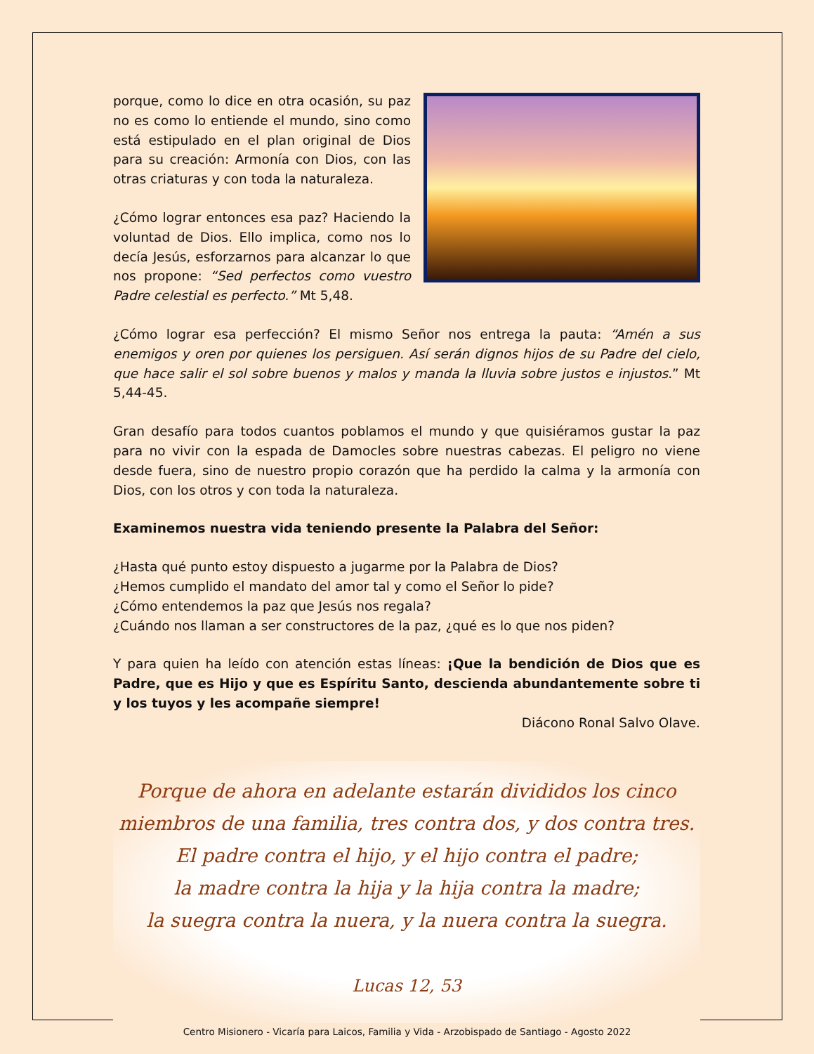porque, como lo dice en otra ocasión, su paz no es como lo entiende el mundo, sino como está estipulado en el plan original de Dios para su creación: Armonía con Dios, con las otras criaturas y con toda la naturaleza.
¿Cómo lograr entonces esa paz? Haciendo la voluntad de Dios. Ello implica, como nos lo decía Jesús, esforzarnos para alcanzar lo que nos propone: “Sed perfectos como vuestro Padre celestial es perfecto.” Mt 5,48.
¿Cómo lograr esa perfección? El mismo Señor nos entrega la pauta: “Amén a sus enemigos y oren por quienes los persiguen. Así serán dignos hijos de su Padre del cielo, que hace salir el sol sobre buenos y malos y manda la lluvia sobre justos e injustos.” Mt 5,44-45.
Gran desafío para todos cuantos poblamos el mundo y que quisiéramos gustar la paz para no vivir con la espada de Damocles sobre nuestras cabezas. El peligro no viene desde fuera, sino de nuestro propio corazón que ha perdido la calma y la armonía con Dios, con los otros y con toda la naturaleza.
Examinemos nuestra vida teniendo presente la Palabra del Señor:
¿Hasta qué punto estoy dispuesto a jugarme por la Palabra de Dios?
¿Hemos cumplido el mandato del amor tal y como el Señor lo pide?
¿Cómo entendemos la paz que Jesús nos regala?
¿Cuándo nos llaman a ser constructores de la paz, ¿qué es lo que nos piden?
Y para quien ha leído con atención estas líneas: ¡Que la bendición de Dios que es Padre, que es Hijo y que es Espíritu Santo, descienda abundantemente sobre ti y los tuyos y les acompañe siempre!
Diácono Ronal Salvo Olave.
Porque de ahora en adelante estarán divididos los cinco
miembros de una familia, tres contra dos, y dos contra tres.
El padre contra el hijo, y el hijo contra el padre;
la madre contra la hija y la hija contra la madre;
la suegra contra la nuera, y la nuera contra la suegra.
Lucas 12, 53
Centro Misionero - Vicaría para Laicos, Familia y Vida - Arzobispado de Santiago - Agosto 2022